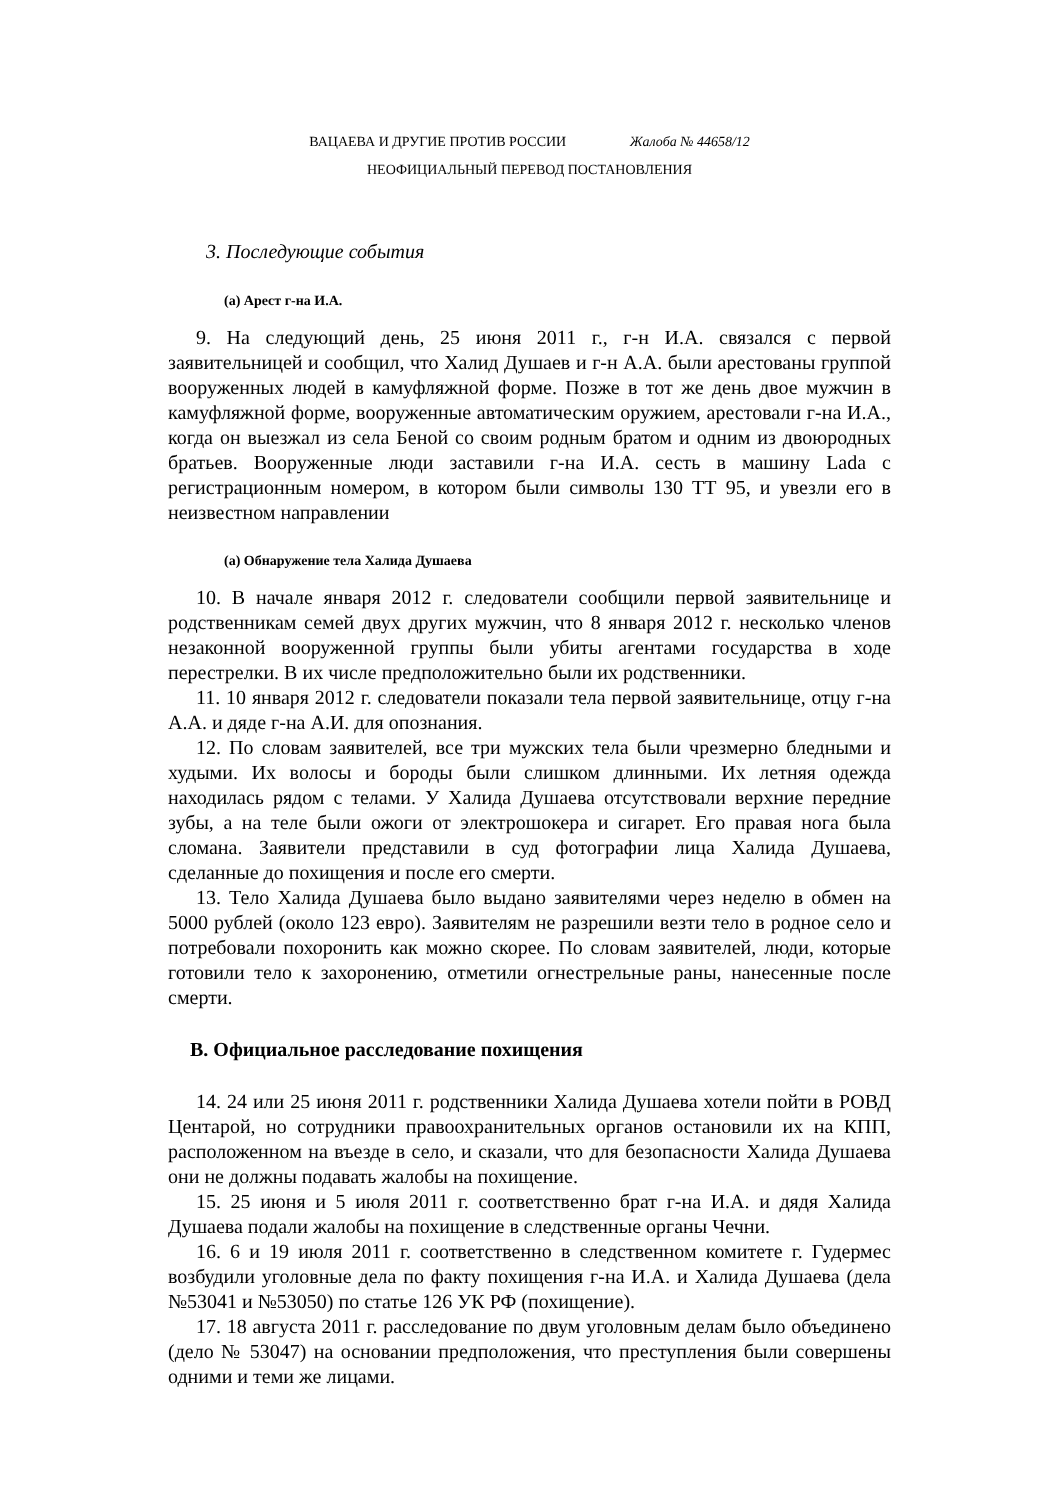ВАЦАЕВА И ДРУГИЕ ПРОТИВ РОССИИ Жалоба № 44658/12
НЕОФИЦИАЛЬНЫЙ ПЕРЕВОД ПОСТАНОВЛЕНИЯ
3. Последующие события
(a) Арест г-на И.А.
9. На следующий день, 25 июня 2011 г., г-н И.А. связался с первой заявительницей и сообщил, что Халид Душаев и г-н А.А. были арестованы группой вооруженных людей в камуфляжной форме. Позже в тот же день двое мужчин в камуфляжной форме, вооруженные автоматическим оружием, арестовали г-на И.А., когда он выезжал из села Беной со своим родным братом и одним из двоюродных братьев. Вооруженные люди заставили г-на И.А. сесть в машину Lada с регистрационным номером, в котором были символы 130 ТТ 95, и увезли его в неизвестном направлении
(a) Обнаружение тела Халида Душаева
10. В начале января 2012 г. следователи сообщили первой заявительнице и родственникам семей двух других мужчин, что 8 января 2012 г. несколько членов незаконной вооруженной группы были убиты агентами государства в ходе перестрелки. В их числе предположительно были их родственники.
11. 10 января 2012 г. следователи показали тела первой заявительнице, отцу г-на А.А. и дяде г-на А.И. для опознания.
12. По словам заявителей, все три мужских тела были чрезмерно бледными и худыми. Их волосы и бороды были слишком длинными. Их летняя одежда находилась рядом с телами. У Халида Душаева отсутствовали верхние передние зубы, а на теле были ожоги от электрошокера и сигарет. Его правая нога была сломана. Заявители представили в суд фотографии лица Халида Душаева, сделанные до похищения и после его смерти.
13. Тело Халида Душаева было выдано заявителями через неделю в обмен на 5000 рублей (около 123 евро). Заявителям не разрешили везти тело в родное село и потребовали похоронить как можно скорее. По словам заявителей, люди, которые готовили тело к захоронению, отметили огнестрельные раны, нанесенные после смерти.
B. Официальное расследование похищения
14. 24 или 25 июня 2011 г. родственники Халида Душаева хотели пойти в РОВД Центарой, но сотрудники правоохранительных органов остановили их на КПП, расположенном на въезде в село, и сказали, что для безопасности Халида Душаева они не должны подавать жалобы на похищение.
15. 25 июня и 5 июля 2011 г. соответственно брат г-на И.А. и дядя Халида Душаева подали жалобы на похищение в следственные органы Чечни.
16. 6 и 19 июля 2011 г. соответственно в следственном комитете г. Гудермес возбудили уголовные дела по факту похищения г-на И.А. и Халида Душаева (дела №53041 и №53050) по статье 126 УК РФ (похищение).
17. 18 августа 2011 г. расследование по двум уголовным делам было объединено (дело № 53047) на основании предположения, что преступления были совершены одними и теми же лицами.